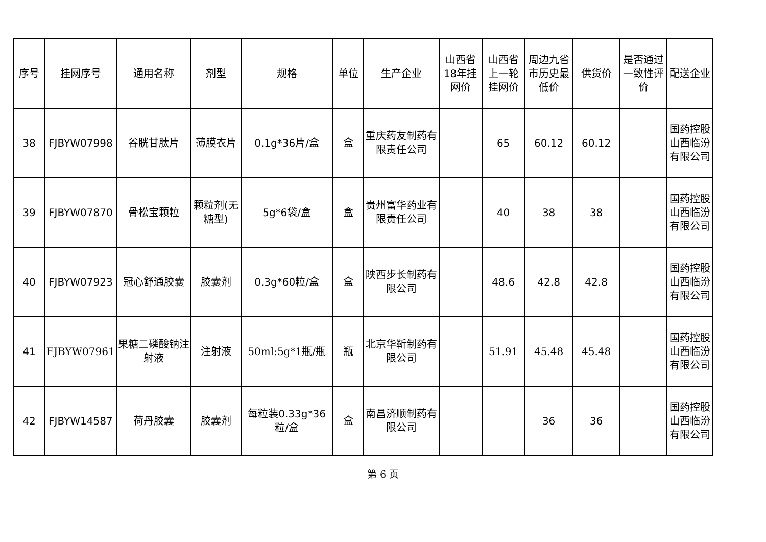| 序号 | 挂网序号 | 通用名称 | 剂型 | 规格 | 单位 | 生产企业 | 山西省18年挂网价 | 山西省上一轮挂网价 | 周边九省市历史最低价 | 供货价 | 是否通过一致性评价 | 配送企业 |
| --- | --- | --- | --- | --- | --- | --- | --- | --- | --- | --- | --- | --- |
| 38 | FJBYW07998 | 谷胱甘肽片 | 薄膜衣片 | 0.1g*36片/盒 | 盒 | 重庆药友制药有限责任公司 | | 65 | 60.12 | 60.12 | | 国药控股山西临汾有限公司 |
| 39 | FJBYW07870 | 骨松宝颗粒 | 颗粒剂(无糖型) | 5g*6袋/盒 | 盒 | 贵州富华药业有限责任公司 | | 40 | 38 | 38 | | 国药控股山西临汾有限公司 |
| 40 | FJBYW07923 | 冠心舒通胶囊 | 胶囊剂 | 0.3g*60粒/盒 | 盒 | 陕西步长制药有限公司 | | 48.6 | 42.8 | 42.8 | | 国药控股山西临汾有限公司 |
| 41 | FJBYW07961 | 果糖二磷酸钠注射液 | 注射液 | 50ml:5g*1瓶/瓶 | 瓶 | 北京华靳制药有限公司 | | 51.91 | 45.48 | 45.48 | | 国药控股山西临汾有限公司 |
| 42 | FJBYW14587 | 荷丹胶囊 | 胶囊剂 | 每粒装0.33g*36粒/盒 | 盒 | 南昌济顺制药有限公司 | | | 36 | 36 | | 国药控股山西临汾有限公司 |
第 6 页